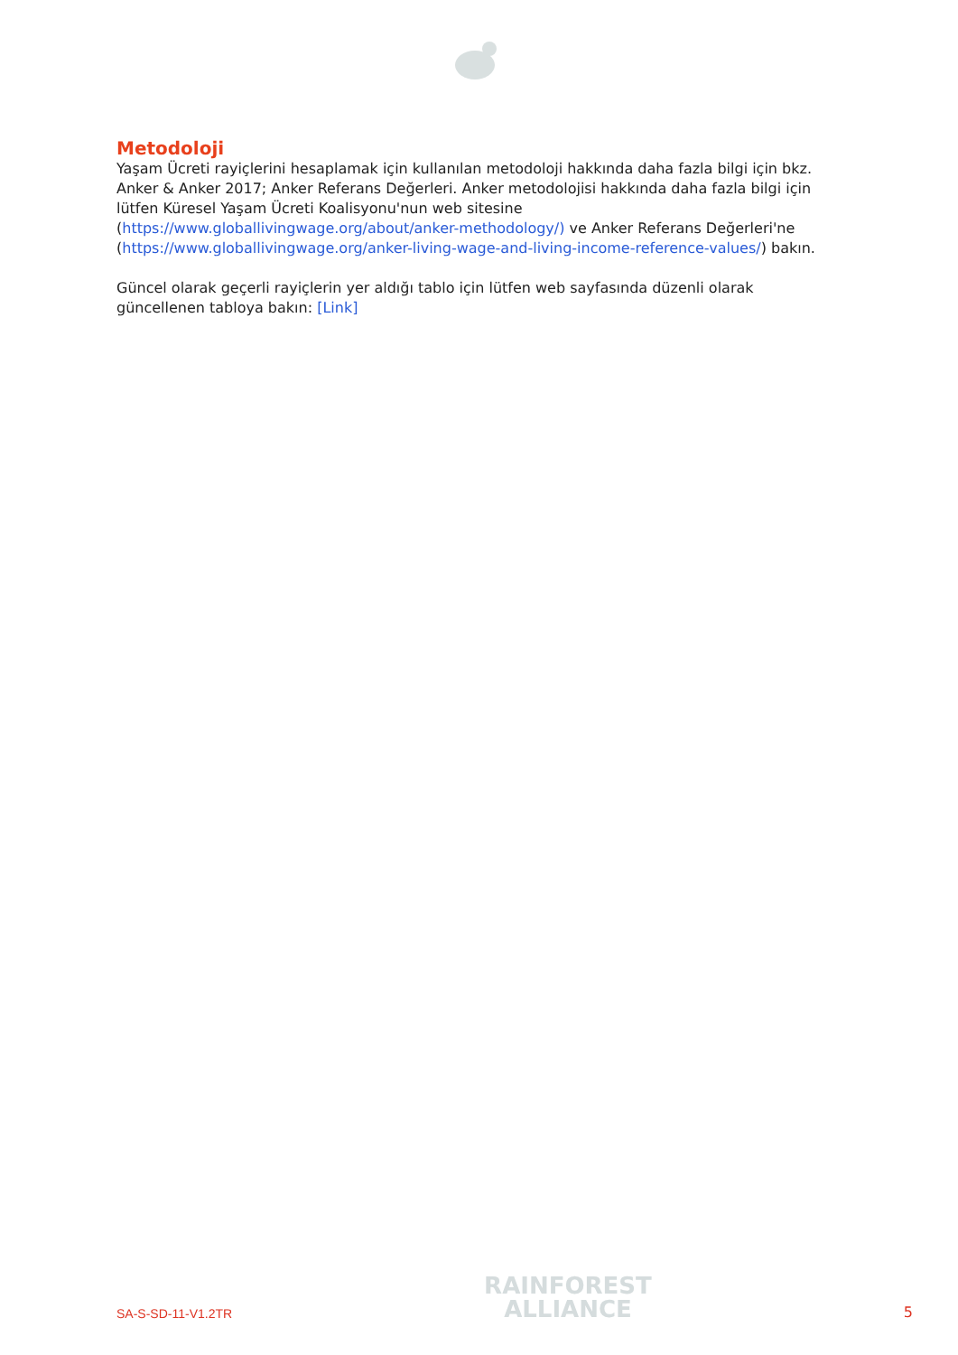Metodoloji
Yaşam Ücreti rayiçlerini hesaplamak için kullanılan metodoloji hakkında daha fazla bilgi için bkz. Anker & Anker 2017; Anker Referans Değerleri. Anker metodolojisi hakkında daha fazla bilgi için lütfen Küresel Yaşam Ücreti Koalisyonu'nun web sitesine (https://www.globallivingwage.org/about/anker-methodology/) ve Anker Referans Değerleri'ne (https://www.globallivingwage.org/anker-living-wage-and-living-income-reference-values/) bakın.
Güncel olarak geçerli rayiçlerin yer aldığı tablo için lütfen web sayfasında düzenli olarak güncellenen tabloya bakın: [Link]
SA-S-SD-11-V1.2TR
RAINFOREST
ALLIANCE
5